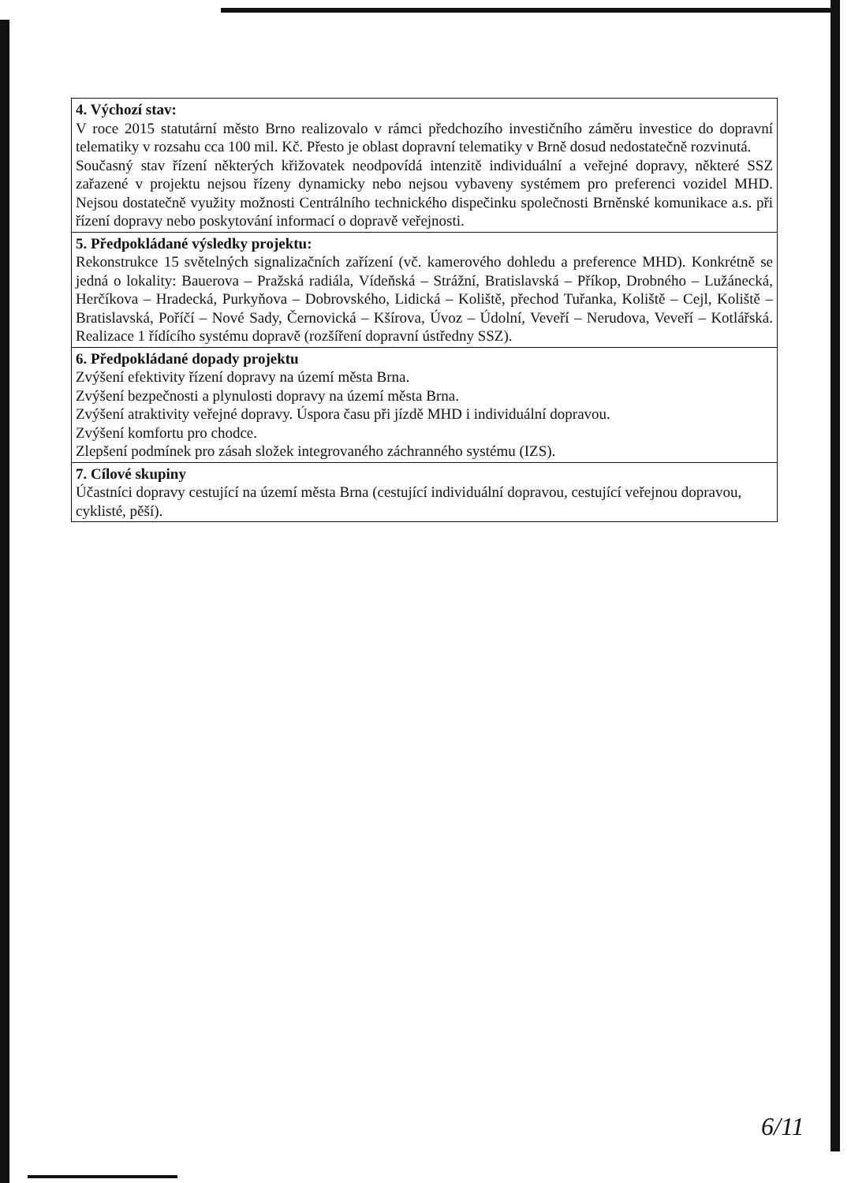| 4. Výchozí stav: V roce 2015 statutární město Brno realizovalo v rámci předchozího investičního záměru investice do dopravní telematiky v rozsahu cca 100 mil. Kč. Přesto je oblast dopravní telematiky v Brně dosud nedostatečně rozvinutá. Současný stav řízení některých křižovatek neodpovídá intenzitě individuální a veřejné dopravy, některé SSZ zařazené v projektu nejsou řízeny dynamicky nebo nejsou vybaveny systémem pro preferenci vozidel MHD. Nejsou dostatečně využity možnosti Centrálního technického dispečinku společnosti Brněnské komunikace a.s. při řízení dopravy nebo poskytování informací o dopravě veřejnosti. |
| 5. Předpokládané výsledky projektu: Rekonstrukce 15 světelných signalizačních zařízení (vč. kamerového dohledu a preference MHD). Konkrétně se jedná o lokality: Bauerova – Pražská radiála, Vídeňská – Strážní, Bratislavská – Příkop, Drobného – Lužánecká, Herčíkova – Hradecká, Purkyňova – Dobrovského, Lidická – Koliště, přechod Tuřanka, Koliště – Cejl, Koliště – Bratislavská, Poříčí – Nové Sady, Černovická – Kšírova, Úvoz – Údolní, Veveří – Nerudova, Veveří – Kotlářská. Realizace 1 řídícího systému dopravě (rozšíření dopravní ústředny SSZ). |
| 6. Předpokládané dopady projektu Zvýšení efektivity řízení dopravy na území města Brna. Zvýšení bezpečnosti a plynulosti dopravy na území města Brna. Zvýšení atraktivity veřejné dopravy. Úspora času při jízdě MHD i individuální dopravou. Zvýšení komfortu pro chodce. Zlepšení podmínek pro zásah složek integrovaného záchranného systému (IZS). |
| 7. Cílové skupiny Účastníci dopravy cestující na území města Brna (cestující individuální dopravou, cestující veřejnou dopravou, cyklisté, pěší). |
6/11